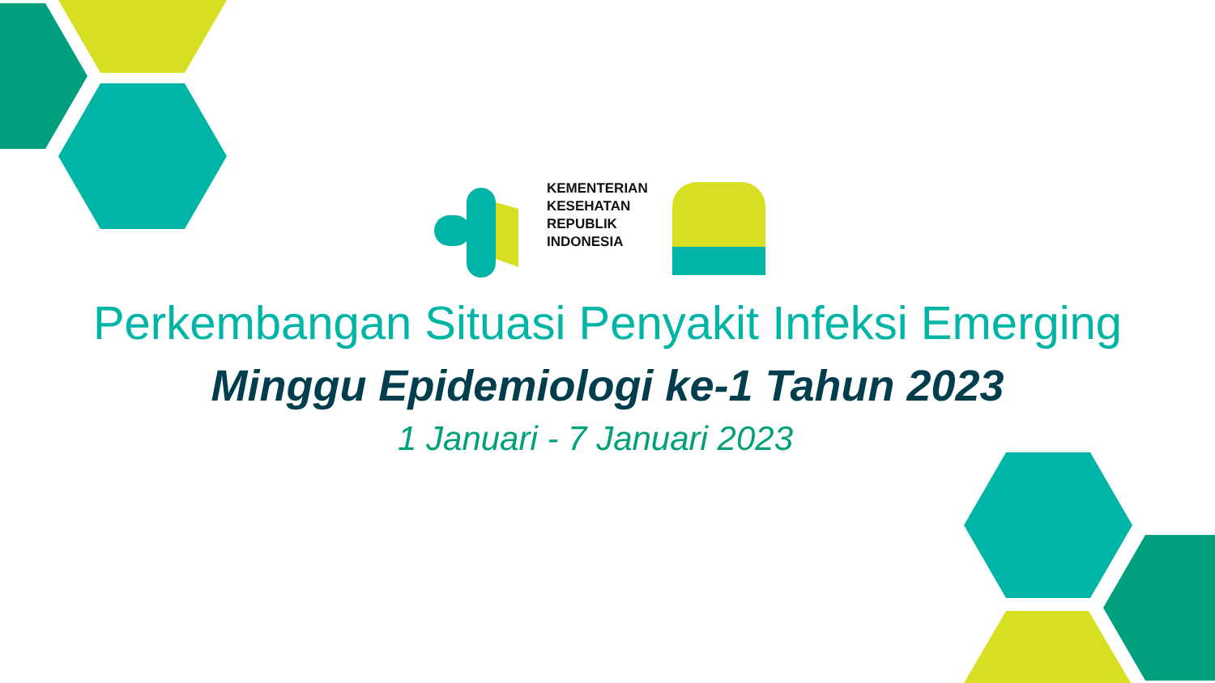KEMENTERIAN
KESEHATAN
REPUBLIK
INDONESIA
Perkembangan Situasi Penyakit Infeksi Emerging
Minggu Epidemiologi ke-1 Tahun 2023
1 Januari - 7 Januari 2023